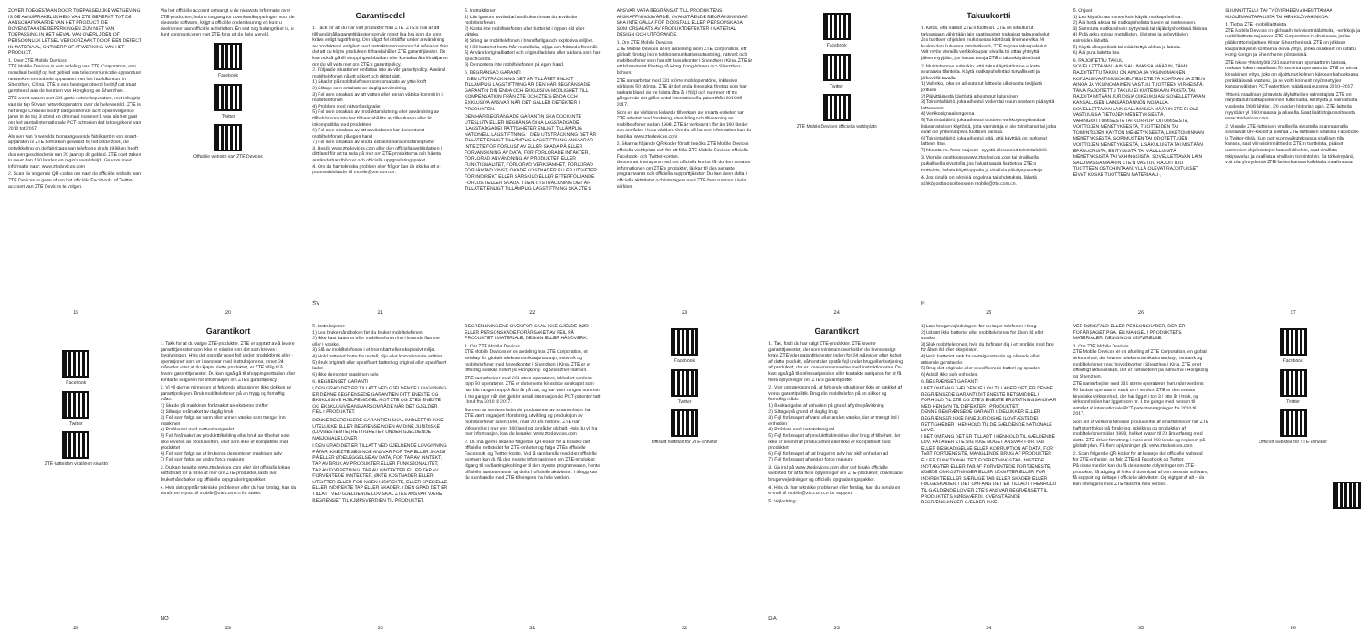ZOVER TOEGESTAAN DOOR TOEPASSELIJKE WETGEVING IS DE AANSPRAKELIJKHEID VAN ZTE BEPERKT TOT DE AANSCHAFWAARDE VAN HET PRODUCT. DE BOVENSTAANDE BEPERKINGEN ZIJN NIET VAN TOEPASSING IN HET GEVAL VAN OVERLIJDEN OF PERSOONLIJK LETSEL VEROORZAAKT DOOR EEN DEFECT IN MATERIAAL, ONTWERP OF AFWERKING VAN HET PRODUCT.
1. Over ZTE Mobile Devices
ZTE Mobile Devices is een afdeling van ZTE Corporation, een mondiaal bedrijf op het gebied van telecommunicatie-apparatuur, netwerken en mobiele apparaten met het hoofdkantoor in Shenzhen, China. ZTE is een beursgenoteerd bedrijf dat staat genoteerd aan de beurzen van Hongkong en Shenzhen.
ZTE werkt samen met 231 grote netwerkoperators, met inbegrip van de top 50 van netwerkoperators over de hele wereld. ZTE is het enige Chinese bedrijf dat gedurende acht opeenvolgende jaren in de top 3 stond en driemaal nummer 1 was als het gaat om het aantal internationale PCT-octrooien dat is toegekend van 2010 tot 2017.
Als een van 's werelds toonaangevende fabrikanten van smart-apparaten is ZTE betrokken geweest bij het onderzoek, de ontwikkeling en de fabricage van telefoons sinds 1998 en heeft dus een geschiedenis van 20 jaar op dit gebied. ZTE doet zaken in meer dan 160 landen en regio's wereldwijd. Ga voor meer informatie naar: www.ztedevices.com
2. Scan de volgende QR-codes om naar de officiële website van ZTE Devices te gaan of om het officiële Facebook- of Twitter-account van ZTE Devices te volgen.
19
Via het officiële account ontvangt u de nieuwste informatie over ZTE-producten, hebt u toegang tot downloadkoppelingen voor de nieuwste software, krijgt u officiële ondersteuning en kunt u deelnemen aan officiële activiteiten. En wat nog belangrijker is, u kunt communiceren met ZTE-fans uit de hele wereld.
Facebook
Twitter
Officiële website van ZTE Devices
20
Garantisedel
1. Tack för att du har valt produkter från ZTE. ZTE:s mål är att tillhandahålla garantitjänster som är minst lika bra som de som krävs enligt lagstiftning. Om något fel inträffar under användning av produkten i enlighet med instruktionerna inom 24 månader från det att du köpte produkten tillhandahåller ZTE garantitjänster. Du kan också gå till shoppingwebbsidan eller kontakta återförsäljaren om du vill veta mer om ZTE:s garantipolicy.
2. Följande situationer omfattas inte av vår garantipolicy. Använd mobiltelefonen på ett säkert och riktigt sätt.
1) Skador på mobiltelefonen som orsakats av yttre kraft
2) Slitage som orsakats av daglig användning
3) Fel som orsakats av att vatten eller annan vätska kommit in i mobiltelefonen
4) Problem med nätverkssignalen
5) Fel som orsakats av produktanslutning eller användning av tillbehör som inte har tillhandahållits av tillverkaren eller är inkompatibla med produkten
6) Fel som orsakats av att användaren har demonterat mobiltelefonen på egen hand
7) Fel som orsakats av andra extraordinära omständigheter
3. Besök www.ztedevices.com eller den officiella webbplatsen i ditt land för att ta reda på mer om ZTE-produkterna och hämta användarhandböcker och officiella uppgraderingspaket.
4. Om du har tekniska problem eller frågor kan du skicka ett e-postmeddelande till mobile@zte.com.cn.
SV
21
5. Instruktioner:
1) Läs igenom användarhandboken innan du använder mobiltelefonen.
2) Kasta inte mobiltelefonen eller batteriet i öppen eld eller vätska.
3) Stäng av mobiltelefonen i brandfarliga och explosiva miljöer.
4) Håll batteriet borta från metalliska, oljiga och frätande föremål.
5) Använd originalbatteri och originalladdare eller sådana som har specificerats.
6) Demontera inte mobiltelefonen på egen hand.
6. BEGRÄNSAD GARANTI
I DEN UTSTRÄCKNING DET ÄR TILLÅTET ENLIGT TILLÄMPLIG LAGSTIFTNING ÄR DEN HÄR BEGRÄNSADE GARANTIN DIN ENDA OCH EXKLUSIVA MÖJLIGHET TILL KOMPENSATION FRÅN ZTE OCH ZTE:S ENDA OCH EXKLUSIVA ANSVAR NÄR DET GÄLLER DEFEKTER I PRODUKTEN.
DEN HÄR BEGRÄNSADE GARANTIN SKA DOCK INTE UTESLUTA ELLER BEGRÄNSA DINA LAGSTADGADE (LAGSTADGADE) RÄTTIGHETER ENLIGT TILLÄMPLIG NATIONELL LAGSTIFTNING. I DEN UTSTRÄCKNING DET ÄR TILLÅTET ENLIGT TILLÄMPLIG LAGSTIFTNING ANSVARAR INTE ZTE FÖR FÖRLUST AV ELLER SKADA PÅ ELLER FÖRVANSKNING AV DATA, FÖR FÖRLORADE INTÄKTER, FÖRLORAD ANVÄNDNING AV PRODUKTER ELLER FUNKTIONALITET, FÖRLORAD VERKSAMHET, FÖRLORAD FÖRVÄNTAD VINST, ÖKADE KOSTNADER ELLER UTGIFTER FÖR INDIREKT ELLER SÄRSKILD ELLER EFTERFÖLJANDE FÖRLUST ELLER SKADA. I DEN UTSTRÄCKNING DET ÄR TILLÅTET ENLIGT TILLÄMPLIG LAGSTIFTNING SKA ZTE:S
22
ANSVAR VARA BEGRÄNSAT TILL PRODUKTENS ANSKAFFNINGSVÄRDE. OVANSTÅENDE BEGRÄNSNINGAR SKA INTE GÄLLA FÖR DÖDSFALL ELLER PERSONSKADA SOM ORSAKATS AV PRODUKTDEFEKTER I MATERIAL, DESIGN OCH UTFÖRANDE.
1. Om ZTE Mobile Devices
ZTE Mobile Devices är en avdelning inom ZTE Corporation, ett globalt företag inom telekommunikationsutrustning, nätverk och mobiltelefoner som har sitt huvudkontor i Shenzhen i Kina. ZTE är ett börsnoterat företag på Hong Kong-börsen och Shenzhen-börsen.
ZTE samarbetar med 231 större mobiloperatörer, inklusive världens 50 största. ZTE är det enda kinesiska företag som har rankats bland de tre bästa åtta år i följd och nummer ett tre gånger när det gäller antal internationella patent från 2010 till 2017.
Som en av världens ledande tillverkare av smarta enheter har ZTE arbetat med forskning, utveckling och tillverkning av mobiltelefoner sedan 1998. ZTE är verksamt i fler än 160 länder och områden i hela världen. Om du vill ha mer information kan du besöka: www.ztedevices.com
2. Skanna följande QR-koder för att besöka ZTE Mobile Devices officiella webbplats och för att följa ZTE Mobile Devices officiella Facebook- och Twitter-konton.
Genom att interagera med det officiella kontot får du den senaste informationen om ZTE:s produkter, länkar till den senaste programvaran och officiella supporttjänster. Du kan även delta i officiella aktiviteter och interagera med ZTE-fans runt om i hela världen.
23
Facebook
Twitter
ZTE Mobile Devices officiella webbplats
24
Takuukortti
1. Kiitos, että valitsit ZTE:n tuotteen. ZTE on sitoutunut tarjoamaan vähintään lain vaatimusten mukaiset takuupalvelut. Jos tuotteen ohjeiden mukaisessa käytössä ilmenee vika 24 kuukauden kuluessa ostohetkestä, ZTE tarjoaa takuupalvelut. Voit myös vierailla verkkokaupan sivuilla tai ottaa yhteyttä jälleenmyyjään, jos haluat tietoja ZTE:n takuukäytännöstä.
2. Muistutamme kuitenkin, että takuukäytäntömme ei kata seuraavia tilanteita. Käytä matkapuhelintasi turvallisesti ja järkevällä tavalla.
1) Vahinko, joka on aiheutunut laitteelle ulkoisesta tekijästä johtuen
2) Päivittäisestä käytöstä aiheutunut kuluminen
3) Toimintahäiriö, joka aiheutui veden tai muun nesteen pääsystä laitteeseen
4) Verkkosignaaliongelma
5) Toimintahäiriö, joka aiheutui tuotteen verkkoyhteydestä tai lisävarusteiden käytöstä, joita valmistaja ei ole toimittanut tai jotka eivät ole yhteensopivia tuotteen kanssa.
6) Toimintahäiriö, joka aiheutui siitä, että käyttäjä on purkanut laitteen itse.
7) Muusta ns. force majeure -syystä aiheutunut toimintahäiriö
3. Vieraile osoitteessa www.ztedevices.com tai virallisella paikallisella sivustolla, jos haluat saada lisätietoja ZTE:n tuotteista, ladata käyttöoppaita ja virallisia päivityspaketteja.
4. Jos sinulla on teknisiä ongelmia tai ehdotuksia, lähetä sähköpostia osoitteeseen mobile@zte.com.cn.
FI
25
5. Ohjeet:
1) Lue käyttöopas ennen kuin käytät matkapuhelinta.
2) Älä heitä akkua tai matkapuhelinta tuleen tai nesteeseen.
3) Sammuta matkapuhelin syttyvissä tai räjähdysherkissä tiloissa.
4) Pidä akku poissa metallisten, öljyisten ja syövyttävien esineiden läheltä.
5) Käytä alkuperäistä tai määritettyä akkua ja laturia.
6) Älä pura laitetta itse.
6. RAJOITETTU TAKUU
SOVELLETTAVAN LAIN SALLIMASSA MÄÄRIN, TÄMÄ RAJOITETTU TAKUU ON AINOA JA YKSINOMAINEN KORJAUSVAATIMUSOIKEUTESI ZTE:TÄ KOHTAAN JA ZTE:N AINOA JA YKSINOMAINEN VASTUU TUOTTEEN VIRHEISTÄ. TÄMÄ RAJOITETTU TAKUU EI KUITENKAAN POISTA TAI RAJOITA MITÄÄN JURIDISIA OIKEUKSIASI SOVELLETTAVAN KANSALLISEN LAINSÄÄDÄNNÖN NOJALLA. SOVELLETTAVAN LAIN SALLIMASSA MÄÄRIN ZTE EI OLE VASTUUSSA TIETOJEN MENETYKSESTÄ, VAHINGOITTUMISESTA TAI KORRUPTOITUMISESTA, VOITTOJEN MENETYKSESTÄ, TUOTTEIDEN TAI TOIMINTOJEN KÄYTÖN MENETYKSESTÄ, LIIKETOIMINNAN MENETYKSESTÄ, SOPIMUSTEN TAI ODOTETTUJEN VOITTOJEN MENETYKSESTÄ, LISÄKULUISTA TAI MISTÄÄN EPÄSUORISTA, ERITYISISTÄ TAI VÄLILLISISTÄ MENETYKSISTÄ TAI VAHINGOISTA. SOVELLETTAVAN LAIN SALLIMASSA MÄÄRIN ZTE:N VASTUU RAJOITTUU TUOTTEEN OSTOHINTAAN. YLLÄ OLEVAT RAJOITUKSET EIVÄT KOSKE TUOTTEEN MATERIAALI-,
26
SUUNNITTELU- TAI TYÖVIRHEEN AIHEUTTAMAA KUOLEMANTAPAUSTA TAI HENKILÖVAHINKOA.
1. Tietoa ZTE -mobiililaitteista
ZTE Mobile Devices on globaalin televiestintälaitteita, -verkkoja ja mobiililaitteita tarjoavan ZTE Corporation:in divisioona, jonka pääkonttori sijaitsee Kiinan Shenzhenissä. ZTE on julkisen kaupankäynnin kohteena oleva yritys, jonka osakkeet on listattu Hong Kongin ja Shenzhenin pörsseissä.
ZTE tekee yhteistyötä 231 suurimman operaattorin kanssa, mukaan lukien maailman 50 suurinta operaattoria. ZTE on ainoa kiinalainen yritys, joka on sijoittunut kolmen kärkeen kahdeksana peräkkäisenä vuotena, ja se voitti kolmesti myönnettyjen kansainvälisten PCT-patenttien määrässä vuosina 2010–2017.
Yhtenä maailman johtavista älylaitteiden valmistajista ZTE on harjoittanut matkapuhelimien tutkimusta, kehitystä ja valmistusta vuodesta 1998 lähtien, 20 vuoden historian ajan. ZTE-laitteita myydään yli 160 maassa ja alueella. Saat lisätietoja osoitteesta www.ztedevices.com
2. Vieraile ZTE-laitteiden virallisella sivustolla skannaamalla seuraavat QR-koodit ja seuraa ZTE-laitteiden virallisia Facebook- ja Twitter-tilejä. Kun olet vuorovaikutuksessa virallisen tilin kanssa, saat viimeisimmät tiedot ZTE:n tuotteista, pääset uusimpien ohjelmistojen latauslinkkeihin, saat virallista tukipalvelua ja osallistua virallisiin toimintoihin. Ja tärkeimpänä, voit olla yhteydessä ZTE-fanien kanssa kaikkialla maailmassa.
27
Facebook
Twitter
ZTE-laitteiden virallinen sivusto
28
Garantikort
1. Takk for at du valgte ZTE-produkter. ZTE er opptatt av å levere garantitjenester som ikke er mindre enn det som kreves i lovgivningen. Hvis det oppstår noen feil under produktbruk eller -operasjoner som er i samsvar med instruksjonene, innen 24 måneder etter at du kjøpte dette produktet, er ZTE villig til å levere garantitjenester. Du kan også gå til shoppingnettsiden eller kontakte selgeren for informasjon om ZTEs garantipolicy.
2. Vi vil gjerne minne om at følgende situasjoner ikke dekkes av garantipolicyen. Bruk mobiltelefonen på en trygg og fornuftig måte.
1) Skade på maskinen forårsaket av eksterne krefter
2) Slitasje forårsaket av daglig bruk
3) Feil som følge av vann eller annen væske som trenger inn maskinen
4) Problemer med nettverkssignalet
5) Feil forårsaket av produkttilkobling eller bruk av tilbehør som ikke leveres av produsenten, eller som ikke er kompatible med produktet
6) Feil som følge av at brukeren demonterer maskinen selv
7) Feil som følge av andre force majeure
3. Du kan besøke www.ztedevices.com eller det offisielle lokale nettstedet for å finne ut mer om ZTE-produkter, laste ned brukerhåndbøker og offisielle oppgraderingspakker.
4. Hvis det oppstår tekniske problemer eller du har forslag, kan du sende en e-post til mobile@zte.com.cn for støtte.
NO
29
5. Instruksjoner:
1) Les brukerhåndboken før du bruker mobiltelefonen.
2) Ikke kast batteriet eller mobiltelefonen inn i levende flamme eller i væske.
3) Slå av mobiltelefonen i et brennbart eller eksplosivt miljø.
4) Hold batteriet borte fra metall, olje eller korroderende artikler.
5) Bruk originalt eller spesifisert batteri og original eller spesifisert lader.
6) Ikke demonter maskinen selv.
6. BEGRENSET GARANTI
I DEN GRAD DET ER TILLATT VED GJELDENDE LOVGIVNING ER DENNE BEGRENSEDE GARANTIEN DITT ENESTE OG EKSKLUSIVE HJELPEMIDDEL MOT ZTE OG ZTES ENESTE OG EKSKLUSIVE ANSVARSOMRÅDE NÅR DET GJELDER FEIL I PRODUKTET.
DENNE BEGRENSEDE GARANTIEN SKAL IMIDLERTID IKKE UTELUKKE ELLER BEGRENSE NOEN AV DINE JURIDISKE (LOVBESTEMTE) RETTIGHETER UNDER GJELDENDE NASJONALE LOVER.
I DEN GRAD DET ER TILLATT VED GJELDENDE LOVGIVNING PÅTAR IKKE ZTE SEG NOE ANSVAR FOR TAP ELLER SKADE PÅ ELLER ØDELEGGELSE AV DATA, FOR TAP AV INNTEKT, TAP AV BRUK AV PRODUKTER ELLER FUNKSJONALITET, TAP AV FORRETNING, TAP AV INNTEKTER ELLER TAP AV FORVENTEDE INNTEKTER, ØKTE KOSTNADER ELLER UTGIFTER ELLER FOR NOEN INDIREKTE, ELLER SPESIELLE ELLER INDIREKTE TAP ELLER SKADER. I DEN GRAD DET ER TILLATT VED GJELDENDE LOV SKAL ZTES ANSVAR VÆRE BEGRENSET TIL KJØPSVERDIEN TIL PRODUKTET.
30
BEGRENSNINGENE OVENFOR SKAL IKKE GJELDE DØD ELLER PERSONSKADE FORÅRSAKET AV FEIL PÅ PRODUKTET I MATERIALE, DESIGN ELLER HÅNDVERK.
1. Om ZTE Mobile Devices
ZTE Mobile Devices er en avdeling hos ZTE Corporation, et selskap for globalt telekommunikasjonsutstyr, nettverk og mobiltelefoner med hovedkontor i Shenzhen i Kina. ZTE er et offentlig selskap notert på Hongkong- og Shenzhen-børsen.
ZTE samarbeider med 231 store operatører, inkludert verdens topp 50 operatører. ZTE er det eneste kinesiske selskapet som har blitt rangert topp 3 åtte år på rad, og har vært rangert nummer 1 tre ganger når det gjelder antall internasjonale PCT-patenter tatt i bruk fra 2010 til 2017.
Som en av verdens ledende produsenter av smartenheter har ZTE vært engasjert i forskning, utvikling og produksjon av mobiltelefoner siden 1998, med 20 års historie. ZTE har virksomhet i mer enn 160 land og områder globalt. Hvis du vil ha mer informasjon, kan du besøke: www.ztedevices.com
2. Du må gjerne skanne følgende QR-koder for å besøke det offisielle nettstedet for ZTE-enheter og følge ZTEs offisielle Facebook- og Twitter-konto. Ved å samhandle med den offisielle kontoen kan du få den nyeste informasjonen om ZTE-produkter, tilgang til nedlastingskoblinger til den nyeste programvaren, hente offisielle støttetjenester og delta i offisielle aktiviteter. I tillegg kan du samhandle med ZTE-tilhengere fra hele verden.
31
Facebook
Twitter
Offisielt nettsted for ZTE-enheter
32
Garantikort
1. Tak, fordi du har valgt ZTE-produkter. ZTE leverer garantitjenester, der som minimum overholder de lovmæssige krav. ZTE yder garantitjenester inden for 24 måneder efter købet af dette produkt, såfremt der opstår fejl under brug eller betjening af produktet, der er i overensstemmelse med instruktionerne. Du kan også gå til onlinesalgssiden eller kontakte sælgeren for at få flere oplysninger om ZTE's garantipolitik.
2. Vær opmærksom på, at følgende situationer ikke er dækket af vores garantipolitik. Brug din mobiltelefon på en sikker og fornuftig måde.
1) Beskadigelse af enheden på grund af ydre påvirkning
2) Slitage på grund af daglig brug
3) Fejl forårsaget af vand eller anden væske, der er trængt ind i enheden
4) Problem med netværkssignal
5) Fejl forårsaget af produktforbindelse eller brug af tilbehør, der ikke er leveret af producenten eller ikke er kompatibelt med produktet.
6) Fejl forårsaget af, at brugeren selv har skilt enheden ad
7) Fejl forårsaget af anden force majeure
3. Gå ind på www.ztedevices.com eller det lokale officielle websted for at få flere oplysninger om ZTE-produkter, downloade brugervejledninger og officielle opgraderingspakker.
4. Hvis du har tekniske problemer eller forslag, kan du sende en e-mail til mobile@zte.com.cn for support.
5. Vejledning:
DA
33
1) Læs brugervejledningen, før du tager telefonen i brug.
2) Udsæt ikke batteriet eller mobiltelefonen for åben ild eller væske.
3) Sluk mobiltelefonen, hvis du befinder dig i et område med fare for åben ild eller eksplosion.
4) Hold batteriet væk fra metalgenstande og olierede eller ætsende genstande.
5) Brug det originale eller specificerede batteri og oplader.
6) Adskil ikke selv enheden.
6. BEGRÆNSET GARANTI
I DET OMFANG GÆLDENDE LOV TILLADER DET, ER DENNE BEGRÆNSEDE GARANTI DIT ENESTE RETSMIDDEL I FORHOLD TIL ZTE OG ZTE'S ENESTE ERSTATNINGSANSVAR MED HENSYN TIL DEFEKTER I PRODUKTET.
DENNE BEGRÆNSEDE GARANTI UDELUKKER ELLER BEGRÆNSER IKKE DINE JURIDISKE (LOVFÆSTEDE) RETTIGHEDER I HENHOLD TIL DE GÆLDENDE NATIONALE LOVE.
I DET OMFANG DET ER TILLADT I HENHOLD TIL GÆLDENDE LOV, PÅTAGER ZTE SIG IKKE NOGET ANSVAR FOR TAB ELLER BESKADIGELSE ELLER KORRUPTION AF DATA, FOR TABT FORTJENESTE, MANGLENDE BRUG AF PRODUKTER ELLER FUNKTIONALITET, FORRETNINGSTAB, MISTEDE INDTÆGTER ELLER TAB AF FORVENTEDE FORTJENESTE, ØGEDE OMKOSTNINGER ELLER UDGIFTER ELLER FOR INDIREKTE ELLER SÆRLIGE TAB ELLER SKADER ELLER FØLGESKADER. I DET OMFANG DET ER TILLADT I HENHOLD TIL GÆLDENDE LOV ER ZTE'S ANSVAR BEGRÆNSET TIL PRODUKTETS KØBSVÆRDI. OVENSTÅENDE BEGRÆNSNINGER GÆLDER IKKE
34
VED DØDSFALD ELLER PERSONSKADER, DER ER FORÅRSAGET PGA. EN MANGEL I PRODUKTETS MATERIALER, DESIGN OG UDFØRELSE.
1. Om ZTE Mobile Devices
ZTE Mobile Devices er en afdeling af ZTE Corporation, en global virksomhed, der leverer telekommunikationsudstyr, netværk og mobiltelefoner, med hovedkvarter i Shenzhen i Kina. ZTE er et offentligt aktieselskab, der er børsnoteret på børserne i Hongkong og Shenzhen.
ZTE samarbejder med 231 større operatører, herunder verdens 50 bedste operatører rundt om i verden. ZTE er den eneste kinesiske virksomhed, der har ligget i top 3 i otte år i træk, og virksomheden har ligget som nr. 1 tre gange med hensyn til antallet af internationale PCT-patentansøgninger fra 2010 til 2017.
Som en af verdens førende producenter af smartenheder har ZTE haft stort fokus på forskning, udvikling og produktion af mobiltelefoner siden 1998, hvilket svarer til 20 års erfaring med dette. ZTE driver forretning i mere end 160 lande og regioner på globalt plan. Få flere oplysninger på: www.ztedevices.com
2. Scan følgende QR-koder for at besøge det officielle websted for ZTE-enheder, og følg ZTE på Facebook og Twitter.
På disse medier kan du få de seneste oplysninger om ZTE-produkter, få adgang til links til download af den seneste software, få support og deltage i officielle aktiviteter. Og vigtigst af alt – du kan interagere med ZTE-fans fra hele verden.
35
Facebook
Twitter
Officielt websted for ZTE-enheder
36